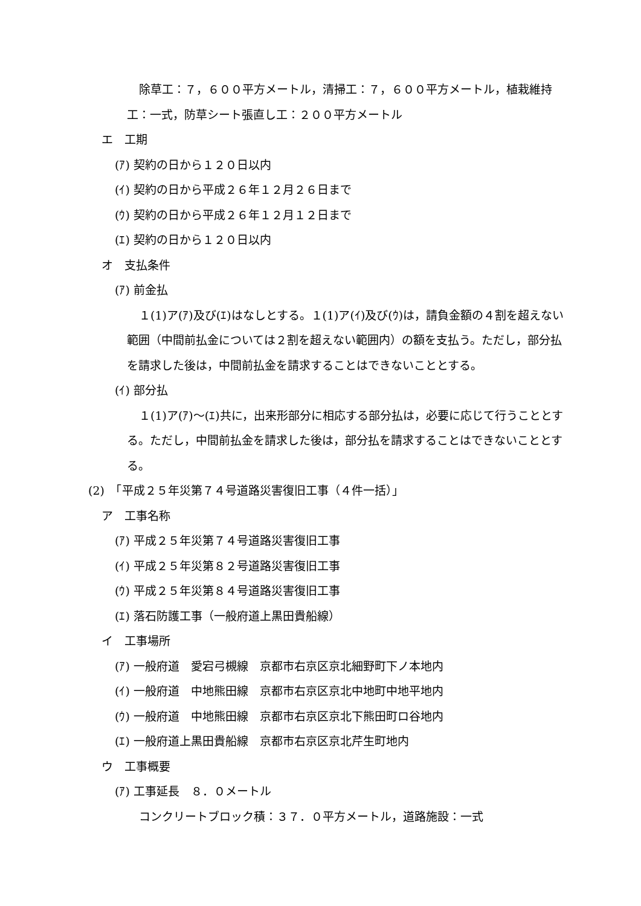除草工：７，６００平方メートル，清掃工：７，６００平方メートル，植栽維持工：一式，防草シート張直し工：２００平方メートル
エ　工期
(ｱ) 契約の日から１２０日以内
(ｲ) 契約の日から平成２６年１２月２６日まで
(ｳ) 契約の日から平成２６年１２月１２日まで
(ｴ) 契約の日から１２０日以内
オ　支払条件
(ｱ) 前金払
１(1)ア(ｱ)及び(ｴ)はなしとする。１(1)ア(ｲ)及び(ｳ)は，請負金額の４割を超えない範囲（中間前払金については２割を超えない範囲内）の額を支払う。ただし，部分払を請求した後は，中間前払金を請求することはできないこととする。
(ｲ) 部分払
１(1)ア(ｱ)～(ｴ)共に，出来形部分に相応する部分払は，必要に応じて行うこととする。ただし，中間前払金を請求した後は，部分払を請求することはできないこととする。
(2)　「平成２５年災第７４号道路災害復旧工事（４件一括）」
ア　工事名称
(ｱ) 平成２５年災第７４号道路災害復旧工事
(ｲ) 平成２５年災第８２号道路災害復旧工事
(ｳ) 平成２５年災第８４号道路災害復旧工事
(ｴ) 落石防護工事（一般府道上黒田貴船線）
イ　工事場所
(ｱ) 一般府道　愛宕弓槻線　京都市右京区京北細野町下ノ本地内
(ｲ) 一般府道　中地熊田線　京都市右京区京北中地町中地平地内
(ｳ) 一般府道　中地熊田線　京都市右京区京北下熊田町ロ谷地内
(ｴ) 一般府道上黒田貴船線　京都市右京区京北芹生町地内
ウ　工事概要
(ｱ) 工事延長　８．０メートル
コンクリートブロック積：３７．０平方メートル，道路施設：一式